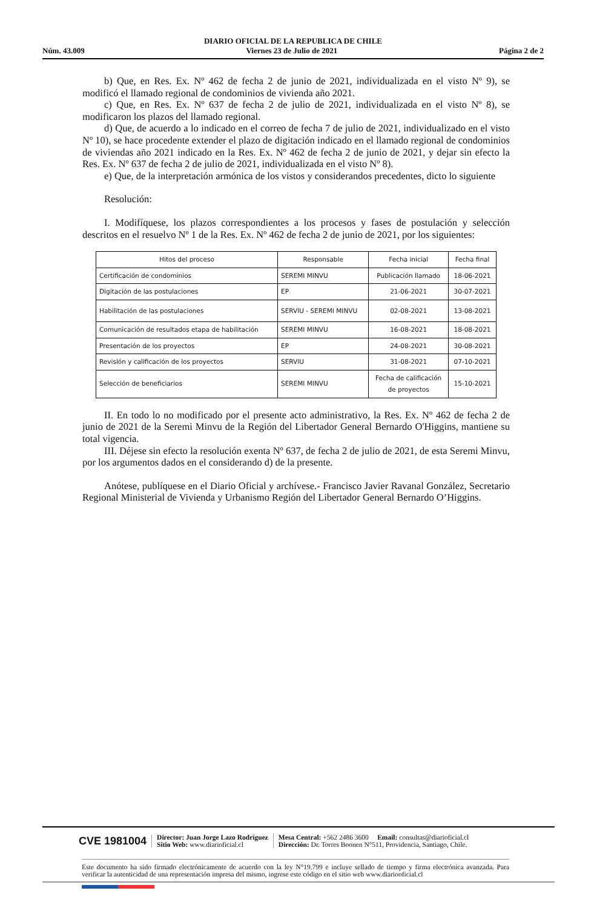DIARIO OFICIAL DE LA REPUBLICA DE CHILE
Núm. 43.009 Viernes 23 de Julio de 2021 Página 2 de 2
b) Que, en Res. Ex. Nº 462 de fecha 2 de junio de 2021, individualizada en el visto Nº 9), se modificó el llamado regional de condominios de vivienda año 2021.
c) Que, en Res. Ex. Nº 637 de fecha 2 de julio de 2021, individualizada en el visto Nº 8), se modificaron los plazos del llamado regional.
d) Que, de acuerdo a lo indicado en el correo de fecha 7 de julio de 2021, individualizado en el visto Nº 10), se hace procedente extender el plazo de digitación indicado en el llamado regional de condominios de viviendas año 2021 indicado en la Res. Ex. Nº 462 de fecha 2 de junio de 2021, y dejar sin efecto la Res. Ex. Nº 637 de fecha 2 de julio de 2021, individualizada en el visto Nº 8).
e) Que, de la interpretación armónica de los vistos y considerandos precedentes, dicto lo siguiente
Resolución:
I. Modifíquese, los plazos correspondientes a los procesos y fases de postulación y selección descritos en el resuelvo Nº 1 de la Res. Ex. Nº 462 de fecha 2 de junio de 2021, por los siguientes:
| Hitos del proceso | Responsable | Fecha inicial | Fecha final |
| --- | --- | --- | --- |
| Certificación de condominios | SEREMI MINVU | Publicación llamado | 18-06-2021 |
| Digitación de las postulaciones | EP | 21-06-2021 | 30-07-2021 |
| Habilitación de las postulaciones | SERVIU - SEREMI MINVU | 02-08-2021 | 13-08-2021 |
| Comunicación de resultados etapa de habilitación | SEREMI MINVU | 16-08-2021 | 18-08-2021 |
| Presentación de los proyectos | EP | 24-08-2021 | 30-08-2021 |
| Revisión y calificación de los proyectos | SERVIU | 31-08-2021 | 07-10-2021 |
| Selección de beneficiarios | SEREMI MINVU | Fecha de calificación de proyectos | 15-10-2021 |
II. En todo lo no modificado por el presente acto administrativo, la Res. Ex. Nº 462 de fecha 2 de junio de 2021 de la Seremi Minvu de la Región del Libertador General Bernardo O'Higgins, mantiene su total vigencia.
III. Déjese sin efecto la resolución exenta Nº 637, de fecha 2 de julio de 2021, de esta Seremi Minvu, por los argumentos dados en el considerando d) de la presente.
Anótese, publíquese en el Diario Oficial y archívese.- Francisco Javier Ravanal González, Secretario Regional Ministerial de Vivienda y Urbanismo Región del Libertador General Bernardo O’Higgins.
CVE 1981004
Director: Juan Jorge Lazo Rodríguez
Sitio Web: www.diarioficial.cl
Mesa Central: +562 2486 3600 Email: consultas@diarioficial.cl
Dirección: Dr. Torres Boonen N°511, Providencia, Santiago, Chile.
Este documento ha sido firmado electrónicamente de acuerdo con la ley N°19.799 e incluye sellado de tiempo y firma electrónica avanzada. Para verificar la autenticidad de una representación impresa del mismo, ingrese este código en el sitio web www.diariooficial.cl